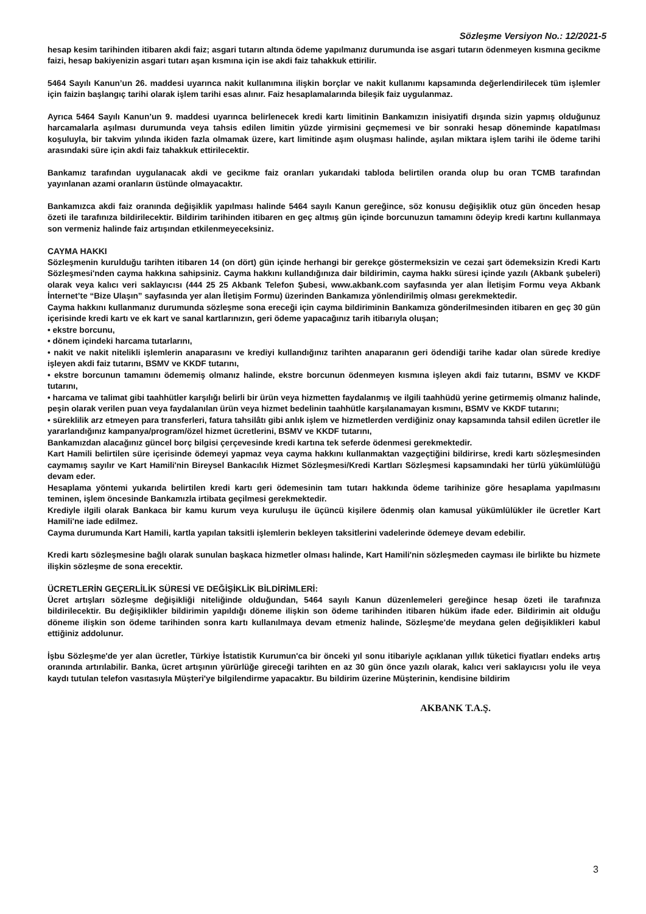Sözleşme Versiyon No.: 12/2021-5
hesap kesim tarihinden itibaren akdi faiz; asgari tutarın altında ödeme yapılmanız durumunda ise asgari tutarın ödenmeyen kısmına gecikme faizi, hesap bakiyenizin asgari tutarı aşan kısmına için ise akdi faiz tahakkuk ettirilir.
5464 Sayılı Kanun’un 26. maddesi uyarınca nakit kullanımına ilişkin borçlar ve nakit kullanımı kapsamında değerlendirilecek tüm işlemler için faizin başlangıç tarihi olarak işlem tarihi esas alınır. Faiz hesaplamalarında bileşik faiz uygulanmaz.
Ayrıca 5464 Sayılı Kanun’un 9. maddesi uyarınca belirlenecek kredi kartı limitinin Bankamızın inisiyatifi dışında sizin yapmış olduğunuz harcamalarla aşılması durumunda veya tahsis edilen limitin yüzde yirmisini geçmemesi ve bir sonraki hesap döneminde kapatılması koşuluyla, bir takvim yılında ikiden fazla olmamak üzere, kart limitinde aşım oluşması halinde, aşılan miktara işlem tarihi ile ödeme tarihi arasındaki süre için akdi faiz tahakkuk ettirilecektir.
Bankamız tarafından uygulanacak akdi ve gecikme faiz oranları yukarıdaki tabloda belirtilen oranda olup bu oran TCMB tarafından yayınlanan azami oranların üstünde olmayacaktır.
Bankamızca akdi faiz oranında değişiklik yapılması halinde 5464 sayılı Kanun gereğince, söz konusu değişiklik otuz gün önceden hesap özeti ile tarafınıza bildirilecektir. Bildirim tarihinden itibaren en geç altmış gün içinde borcunuzun tamamını ödeyip kredi kartını kullanmaya son vermeniz halinde faiz artışından etkilenmeyeceksiniz.
CAYMA HAKKI
Sözleşmenin kurulduğu tarihten itibaren 14 (on dört) gün içinde herhangi bir gerekçe göstermeksizin ve cezai şart ödemeksizin Kredi Kartı Sözleşmesi'nden cayma hakkına sahipsiniz. Cayma hakkını kullandığınıza dair bildirimin, cayma hakkı süresi içinde yazılı (Akbank şubeleri) olarak veya kalıcı veri saklayıcısı (444 25 25 Akbank Telefon Şubesi, www.akbank.com sayfasında yer alan İletişim Formu veya Akbank İnternet’te “Bize Ulaşın” sayfasında yer alan İletişim Formu) üzerinden Bankamıza yönlendirilmiş olması gerekmektedir.
Cayma hakkını kullanmanız durumunda sözleşme sona ereceği için cayma bildiriminin Bankamıza gönderilmesinden itibaren en geç 30 gün içerisinde kredi kartı ve ek kart ve sanal kartlarınızın, geri ödeme yapacağınız tarih itibarıyla oluşan;
• ekstre borcunu,
• dönem içindeki harcama tutarlarını,
• nakit ve nakit nitelikli işlemlerin anaparasını ve krediyi kullandığınız tarihten anaparanın geri ödendiği tarihe kadar olan sürede krediye işleyen akdi faiz tutarını, BSMV ve KKDF tutarını,
• ekstre borcunun tamamını ödememiş olmanız halinde, ekstre borcunun ödenmeyen kısmına işleyen akdi faiz tutarını, BSMV ve KKDF tutarını,
• harcama ve talimat gibi taahhütler karşılığı belirli bir ürün veya hizmetten faydalanmış ve ilgili taahhüdü yerine getirmemiş olmanız halinde, peşin olarak verilen puan veya faydalanılan ürün veya hizmet bedelinin taahhütle karşılanamayan kısmını, BSMV ve KKDF tutarını;
• süreklilik arz etmeyen para transferleri, fatura tahsilâtı gibi anlık işlem ve hizmetlerden verdiğiniz onay kapsamında tahsil edilen ücretler ile yararlandığınız kampanya/program/özel hizmet ücretlerini, BSMV ve KKDF tutarını,
Bankamızdan alacağınız güncel borç bilgisi çerçevesinde kredi kartına tek seferde ödenmesi gerekmektedir.
Kart Hamili belirtilen süre içerisinde ödemeyi yapmaz veya cayma hakkını kullanmaktan vazgeçtiğini bildirirse, kredi kartı sözleşmesinden caymamış sayılır ve Kart Hamili'nin Bireysel Bankacılık Hizmet Sözleşmesi/Kredi Kartları Sözleşmesi kapsamındaki her türlü yükümlülüğü devam eder.
Hesaplama yöntemi yukarıda belirtilen kredi kartı geri ödemesinin tam tutarı hakkında ödeme tarihinize göre hesaplama yapılmasını teminen, işlem öncesinde Bankamızla irtibata geçilmesi gerekmektedir.
Krediyle ilgili olarak Bankaca bir kamu kurum veya kuruluşu ile üçüncü kişilere ödenmiş olan kamusal yükümlülükler ile ücretler Kart Hamili'ne iade edilmez.
Cayma durumunda Kart Hamili, kartla yapılan taksitli işlemlerin bekleyen taksitlerini vadelerinde ödemeye devam edebilir.
Kredi kartı sözleşmesine bağlı olarak sunulan başkaca hizmetler olması halinde, Kart Hamili'nin sözleşmeden cayması ile birlikte bu hizmete ilişkin sözleşme de sona erecektir.
ÜCRETLERİN GEÇERLİLİK SÜRESİ VE DEĞİŞİKLİK BİLDİRİMLERİ:
Ücret artışları sözleşme değişikliği niteliğinde olduğundan, 5464 sayılı Kanun düzenlemeleri gereğince hesap özeti ile tarafınıza bildirilecektir. Bu değişiklikler bildirimin yapıldığı döneme ilişkin son ödeme tarihinden itibaren hüküm ifade eder. Bildirimin ait olduğu döneme ilişkin son ödeme tarihinden sonra kartı kullanılmaya devam etmeniz halinde, Sözleşme'de meydana gelen değişiklikleri kabul ettiğiniz addolunur.
İşbu Sözleşme'de yer alan ücretler, Türkiye İstatistik Kurumun'ca bir önceki yıl sonu itibariyle açıklanan yıllık tüketici fiyatları endeks artış oranında artırılabilir. Banka, ücret artışının yürürlüğe gireceği tarihten en az 30 gün önce yazılı olarak, kalıcı veri saklayıcısı yolu ile veya kaydı tutulan telefon vasıtasıyla Müşteri'ye bilgilendirme yapacaktır. Bu bildirim üzerine Müşterinin, kendisine bildirim
AKBANK T.A.Ş.
3